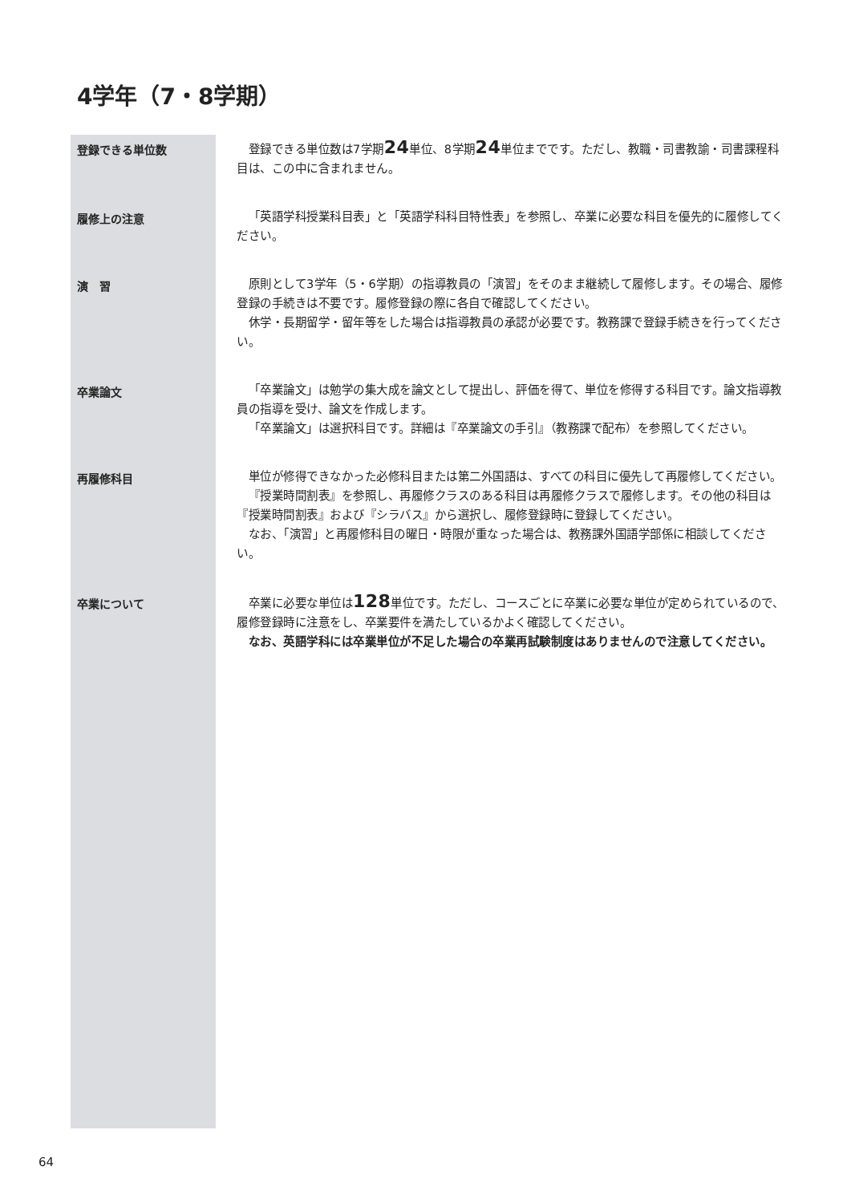4学年（7・8学期）
登録できる単位数
登録できる単位数は7学期24単位、8学期24単位までです。ただし、教職・司書教諭・司書課程科目は、この中に含まれません。
履修上の注意
「英語学科授業科目表」と「英語学科科目特性表」を参照し、卒業に必要な科目を優先的に履修してください。
演　習
原則として3学年（5・6学期）の指導教員の「演習」をそのまま継続して履修します。その場合、履修登録の手続きは不要です。履修登録の際に各自で確認してください。
休学・長期留学・留年等をした場合は指導教員の承認が必要です。教務課で登録手続きを行ってください。
卒業論文
「卒業論文」は勉学の集大成を論文として提出し、評価を得て、単位を修得する科目です。論文指導教員の指導を受け、論文を作成します。
「卒業論文」は選択科目です。詳細は『卒業論文の手引』（教務課で配布）を参照してください。
再履修科目
単位が修得できなかった必修科目または第二外国語は、すべての科目に優先して再履修してください。
『授業時間割表』を参照し、再履修クラスのある科目は再履修クラスで履修します。その他の科目は『授業時間割表』および『シラバス』から選択し、履修登録時に登録してください。
なお、「演習」と再履修科目の曜日・時限が重なった場合は、教務課外国語学部係に相談してください。
卒業について
卒業に必要な単位は128単位です。ただし、コースごとに卒業に必要な単位が定められているので、履修登録時に注意をし、卒業要件を満たしているかよく確認してください。
なお、英語学科には卒業単位が不足した場合の卒業再試験制度はありませんので注意してください。
64